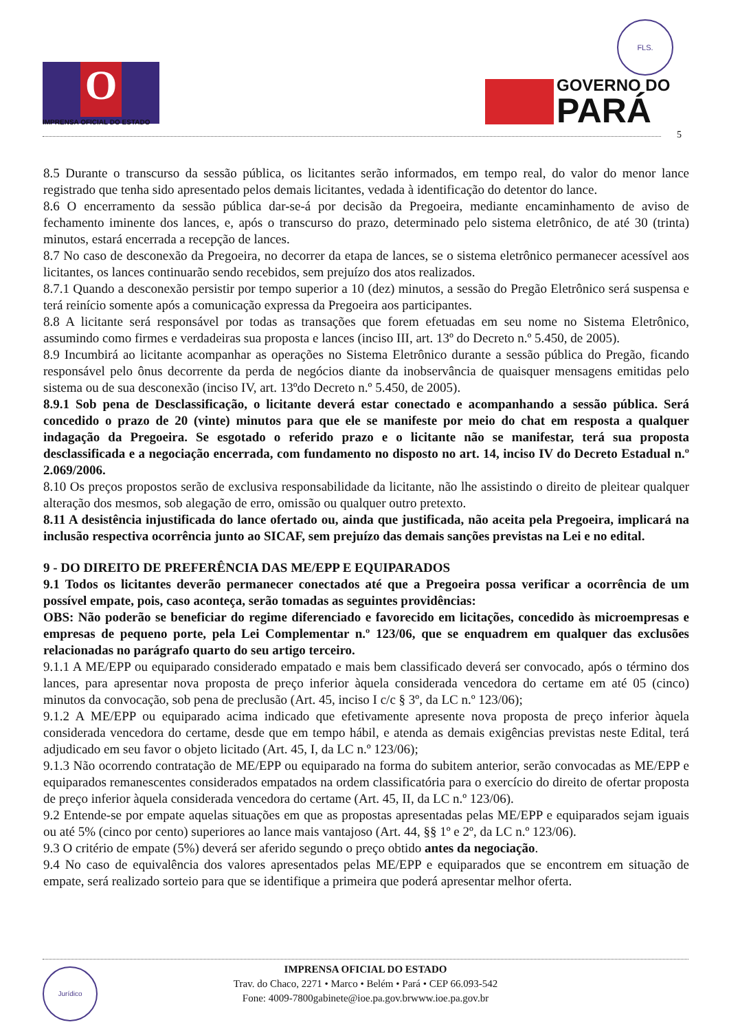O
IMPRENSA OFICIAL DO ESTADO
FLS.
GOVERNO DO
PARÁ
5
8.5 Durante o transcurso da sessão pública, os licitantes serão informados, em tempo real, do valor do menor lance registrado que tenha sido apresentado pelos demais licitantes, vedada à identificação do detentor do lance.
8.6 O encerramento da sessão pública dar-se-á por decisão da Pregoeira, mediante encaminhamento de aviso de fechamento iminente dos lances, e, após o transcurso do prazo, determinado pelo sistema eletrônico, de até 30 (trinta) minutos, estará encerrada a recepção de lances.
8.7 No caso de desconexão da Pregoeira, no decorrer da etapa de lances, se o sistema eletrônico permanecer acessível aos licitantes, os lances continuarão sendo recebidos, sem prejuízo dos atos realizados.
8.7.1 Quando a desconexão persistir por tempo superior a 10 (dez) minutos, a sessão do Pregão Eletrônico será suspensa e terá reinício somente após a comunicação expressa da Pregoeira aos participantes.
8.8 A licitante será responsável por todas as transações que forem efetuadas em seu nome no Sistema Eletrônico, assumindo como firmes e verdadeiras sua proposta e lances (inciso III, art. 13º do Decreto n.º 5.450, de 2005).
8.9 Incumbirá ao licitante acompanhar as operações no Sistema Eletrônico durante a sessão pública do Pregão, ficando responsável pelo ônus decorrente da perda de negócios diante da inobservância de quaisquer mensagens emitidas pelo sistema ou de sua desconexão (inciso IV, art. 13ºdo Decreto n.º 5.450, de 2005).
8.9.1 Sob pena de Desclassificação, o licitante deverá estar conectado e acompanhando a sessão pública. Será concedido o prazo de 20 (vinte) minutos para que ele se manifeste por meio do chat em resposta a qualquer indagação da Pregoeira. Se esgotado o referido prazo e o licitante não se manifestar, terá sua proposta desclassificada e a negociação encerrada, com fundamento no disposto no art. 14, inciso IV do Decreto Estadual n.º 2.069/2006.
8.10 Os preços propostos serão de exclusiva responsabilidade da licitante, não lhe assistindo o direito de pleitear qualquer alteração dos mesmos, sob alegação de erro, omissão ou qualquer outro pretexto.
8.11 A desistência injustificada do lance ofertado ou, ainda que justificada, não aceita pela Pregoeira, implicará na inclusão respectiva ocorrência junto ao SICAF, sem prejuízo das demais sanções previstas na Lei e no edital.
9 - DO DIREITO DE PREFERÊNCIA DAS ME/EPP E EQUIPARADOS
9.1 Todos os licitantes deverão permanecer conectados até que a Pregoeira possa verificar a ocorrência de um possível empate, pois, caso aconteça, serão tomadas as seguintes providências:
OBS: Não poderão se beneficiar do regime diferenciado e favorecido em licitações, concedido às microempresas e empresas de pequeno porte, pela Lei Complementar n.º 123/06, que se enquadrem em qualquer das exclusões relacionadas no parágrafo quarto do seu artigo terceiro.
9.1.1 A ME/EPP ou equiparado considerado empatado e mais bem classificado deverá ser convocado, após o término dos lances, para apresentar nova proposta de preço inferior àquela considerada vencedora do certame em até 05 (cinco) minutos da convocação, sob pena de preclusão (Art. 45, inciso I c/c § 3º, da LC n.º 123/06);
9.1.2 A ME/EPP ou equiparado acima indicado que efetivamente apresente nova proposta de preço inferior àquela considerada vencedora do certame, desde que em tempo hábil, e atenda as demais exigências previstas neste Edital, terá adjudicado em seu favor o objeto licitado (Art. 45, I, da LC n.º 123/06);
9.1.3 Não ocorrendo contratação de ME/EPP ou equiparado na forma do subitem anterior, serão convocadas as ME/EPP e equiparados remanescentes considerados empatados na ordem classificatória para o exercício do direito de ofertar proposta de preço inferior àquela considerada vencedora do certame (Art. 45, II, da LC n.º 123/06).
9.2 Entende-se por empate aquelas situações em que as propostas apresentadas pelas ME/EPP e equiparados sejam iguais ou até 5% (cinco por cento) superiores ao lance mais vantajoso (Art. 44, §§ 1º e 2º, da LC n.º 123/06).
9.3 O critério de empate (5%) deverá ser aferido segundo o preço obtido antes da negociação.
9.4 No caso de equivalência dos valores apresentados pelas ME/EPP e equiparados que se encontrem em situação de empate, será realizado sorteio para que se identifique a primeira que poderá apresentar melhor oferta.
Jurídico
IMPRENSA OFICIAL DO ESTADO
Trav. do Chaco, 2271 • Marco • Belém • Pará • CEP 66.093-542
Fone: 4009-7800gabinete@ioe.pa.gov.brwww.ioe.pa.gov.br